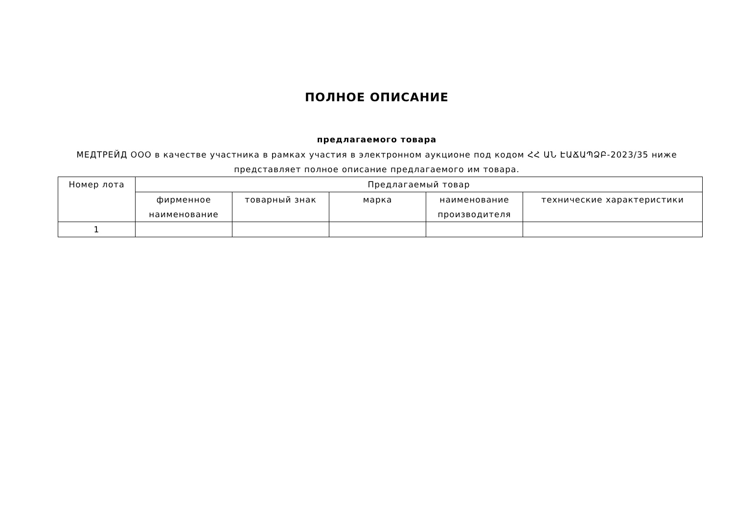ПОЛНОЕ ОПИСАНИЕ
предлагаемого товара
МЕДТРЕЙД ООО в качестве участника в рамках участия в электронном аукционе под кодом ՀՀ ԱՆ ԷԱՃԱՊՁԲ-2023/35 ниже
представляет полное описание предлагаемого им товара.
| Номер лота | Предлагаемый товар | | | | |
| --- | --- | --- | --- | --- | --- |
| | фирменное наименование | товарный знак | марка | наименование производителя | технические характеристики |
| 1 | | | | | |